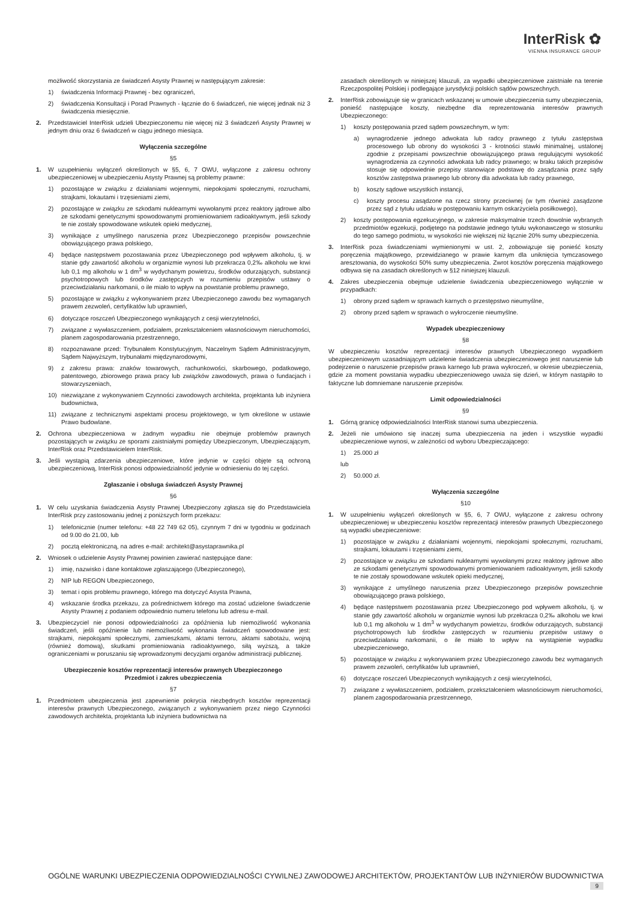InterRisk ✿
VIENNA INSURANCE GROUP
możliwość skorzystania ze świadczeń Asysty Prawnej w następującym zakresie:
1) świadczenia Informacji Prawnej - bez ograniczeń,
2) świadczenia Konsultacji i Porad Prawnych - łącznie do 6 świadczeń, nie więcej jednak niż 3 świadczenia miesięcznie.
2. Przedstawiciel InterRisk udzieli Ubezpieczonemu nie więcej niż 3 świadczeń Asysty Prawnej w jednym dniu oraz 6 świadczeń w ciągu jednego miesiąca.
Wyłączenia szczególne
§5
1. W uzupełnieniu wyłączeń określonych w §5, 6, 7 OWU, wyłączone z zakresu ochrony ubezpieczeniowej w ubezpieczeniu Asysty Prawnej są problemy prawne:
1) pozostające w związku z działaniami wojennymi, niepokojami społecznymi, rozruchami, strajkami, lokautami i trzęsieniami ziemi,
2) pozostające w związku ze szkodami nuklearnymi wywołanymi przez reaktory jądrowe albo ze szkodami genetycznymi spowodowanymi promieniowaniem radioaktywnym, jeśli szkody te nie zostały spowodowane wskutek opieki medycznej,
3) wynikające z umyślnego naruszenia przez Ubezpieczonego przepisów powszechnie obowiązującego prawa polskiego,
4) będące następstwem pozostawania przez Ubezpieczonego pod wpływem alkoholu, tj. w stanie gdy zawartość alkoholu w organizmie wynosi lub przekracza 0,2‰ alkoholu we krwi lub 0,1 mg alkoholu w 1 dm<sup>3</sup> w wydychanym powietrzu, środków odurzających, substancji psychotropowych lub środków zastępczych w rozumieniu przepisów ustawy o przeciwdziałaniu narkomanii, o ile miało to wpływ na powstanie problemu prawnego,
5) pozostające w związku z wykonywaniem przez Ubezpieczonego zawodu bez wymaganych prawem zezwoleń, certyfikatów lub uprawnień,
6) dotyczące roszczeń Ubezpieczonego wynikających z cesji wierzytelności,
7) związane z wywłaszczeniem, podziałem, przekształceniem własnościowym nieruchomości, planem zagospodarowania przestrzennego,
8) rozpoznawane przed: Trybunałem Konstytucyjnym, Naczelnym Sądem Administracyjnym, Sądem Najwyższym, trybunałami międzynarodowymi,
9) z zakresu prawa: znaków towarowych, rachunkowości, skarbowego, podatkowego, patentowego, zbiorowego prawa pracy lub związków zawodowych, prawa o fundacjach i stowarzyszeniach,
10) niezwiązane z wykonywaniem Czynności zawodowych architekta, projektanta lub inżyniera budownictwa,
11) związane z technicznymi aspektami procesu projektowego, w tym określone w ustawie Prawo budowlane.
2. Ochrona ubezpieczeniowa w żadnym wypadku nie obejmuje problemów prawnych pozostających w związku ze sporami zaistniałymi pomiędzy Ubezpieczonym, Ubezpieczającym, InterRisk oraz Przedstawicielem InterRisk.
3. Jeśli wystąpią zdarzenia ubezpieczeniowe, które jedynie w części objęte są ochroną ubezpieczeniową, InterRisk ponosi odpowiedzialność jedynie w odniesieniu do tej części.
Zgłaszanie i obsługa świadczeń Asysty Prawnej
§6
1. W celu uzyskania świadczenia Asysty Prawnej Ubezpieczony zgłasza się do Przedstawiciela InterRisk przy zastosowaniu jednej z poniższych form przekazu:
1) telefonicznie (numer telefonu: +48 22 749 62 05), czynnym 7 dni w tygodniu w godzinach od 9.00 do 21.00, lub
2) pocztą elektroniczną, na adres e-mail: architekt@asystaprawnika.pl
2. Wniosek o udzielenie Asysty Prawnej powinien zawierać następujące dane:
1) imię, nazwisko i dane kontaktowe zgłaszającego (Ubezpieczonego),
2) NIP lub REGON Ubezpieczonego,
3) temat i opis problemu prawnego, którego ma dotyczyć Asysta Prawna,
4) wskazanie środka przekazu, za pośrednictwem którego ma zostać udzielone świadczenie Asysty Prawnej z podaniem odpowiednio numeru telefonu lub adresu e-mail.
3. Ubezpieczyciel nie ponosi odpowiedzialności za opóźnienia lub niemożliwość wykonania świadczeń, jeśli opóźnienie lub niemożliwość wykonania świadczeń spowodowane jest: strajkami, niepokojami społecznymi, zamieszkami, aktami terroru, aktami sabotażu, wojną (również domową), skutkami promieniowania radioaktywnego, siłą wyższą, a także ograniczeniami w poruszaniu się wprowadzonymi decyzjami organów administracji publicznej.
Ubezpieczenie kosztów reprezentacji interesów prawnych Ubezpieczonego
Przedmiot i zakres ubezpieczenia
§7
1. Przedmiotem ubezpieczenia jest zapewnienie pokrycia niezbędnych kosztów reprezentacji interesów prawnych Ubezpieczonego, związanych z wykonywaniem przez niego Czynności zawodowych architekta, projektanta lub inżyniera budownictwa na
zasadach określonych w niniejszej klauzuli, za wypadki ubezpieczeniowe zaistniałe na terenie Rzeczpospolitej Polskiej i podlegające jurysdykcji polskich sądów powszechnych.
2. InterRisk zobowiązuje się w granicach wskazanej w umowie ubezpieczenia sumy ubezpieczenia, ponieść następujące koszty, niezbędne dla reprezentowania interesów prawnych Ubezpieczonego:
1) koszty postępowania przed sądem powszechnym, w tym:
a) wynagrodzenie jednego adwokata lub radcy prawnego z tytułu zastępstwa procesowego lub obrony do wysokości 3 - krotności stawki minimalnej, ustalonej zgodnie z przepisami powszechnie obowiązującego prawa regulującymi wysokość wynagrodzenia za czynności adwokata lub radcy prawnego; w braku takich przepisów stosuje się odpowiednie przepisy stanowiące podstawę do zasądzania przez sądy kosztów zastępstwa prawnego lub obrony dla adwokata lub radcy prawnego,
b) koszty sądowe wszystkich instancji,
c) koszty procesu zasądzone na rzecz strony przeciwnej (w tym również zasądzone przez sąd z tytułu udziału w postępowaniu karnym oskarżyciela posiłkowego),
2) koszty postępowania egzekucyjnego, w zakresie maksymalnie trzech dowolnie wybranych przedmiotów egzekucji, podjętego na podstawie jednego tytułu wykonawczego w stosunku do tego samego podmiotu, w wysokości nie większej niż łącznie 20% sumy ubezpieczenia.
3. InterRisk poza świadczeniami wymienionymi w ust. 2, zobowiązuje się ponieść koszty poręczenia majątkowego, przewidzianego w prawie karnym dla uniknięcia tymczasowego aresztowania, do wysokości 50% sumy ubezpieczenia. Zwrot kosztów poręczenia majątkowego odbywa się na zasadach określonych w §12 niniejszej klauzuli.
4. Zakres ubezpieczenia obejmuje udzielenie świadczenia ubezpieczeniowego wyłącznie w przypadkach:
1) obrony przed sądem w sprawach karnych o przestępstwo nieumyślne,
2) obrony przed sądem w sprawach o wykroczenie nieumyślne.
Wypadek ubezpieczeniowy
§8
W ubezpieczeniu kosztów reprezentacji interesów prawnych Ubezpieczonego wypadkiem ubezpieczeniowym uzasadniającym udzielenie świadczenia ubezpieczeniowego jest naruszenie lub podejrzenie o naruszenie przepisów prawa karnego lub prawa wykroczeń, w okresie ubezpieczenia, gdzie za moment powstania wypadku ubezpieczeniowego uważa się dzień, w którym nastąpiło to faktyczne lub domniemane naruszenie przepisów.
Limit odpowiedzialności
§9
1. Górną granicę odpowiedzialności InterRisk stanowi suma ubezpieczenia.
2. Jeżeli nie umówiono się inaczej suma ubezpieczenia na jeden i wszystkie wypadki ubezpieczeniowe wynosi, w zależności od wyboru Ubezpieczającego:
1) 25.000 zł
lub
2) 50.000 zł.
Wyłączenia szczególne
§10
1. W uzupełnieniu wyłączeń określonych w §5, 6, 7 OWU, wyłączone z zakresu ochrony ubezpieczeniowej w ubezpieczeniu kosztów reprezentacji interesów prawnych Ubezpieczonego są wypadki ubezpieczeniowe:
1) pozostające w związku z działaniami wojennymi, niepokojami społecznymi, rozruchami, strajkami, lokautami i trzęsieniami ziemi,
2) pozostające w związku ze szkodami nuklearnymi wywołanymi przez reaktory jądrowe albo ze szkodami genetycznymi spowodowanymi promieniowaniem radioaktywnym, jeśli szkody te nie zostały spowodowane wskutek opieki medycznej,
3) wynikające z umyślnego naruszenia przez Ubezpieczonego przepisów powszechnie obowiązującego prawa polskiego,
4) będące następstwem pozostawania przez Ubezpieczonego pod wpływem alkoholu, tj. w stanie gdy zawartość alkoholu w organizmie wynosi lub przekracza 0,2‰ alkoholu we krwi lub 0,1 mg alkoholu w 1 dm<sup>3</sup> w wydychanym powietrzu, środków odurzających, substancji psychotropowych lub środków zastępczych w rozumieniu przepisów ustawy o przeciwdziałaniu narkomanii, o ile miało to wpływ na wystąpienie wypadku ubezpieczeniowego,
5) pozostające w związku z wykonywaniem przez Ubezpieczonego zawodu bez wymaganych prawem zezwoleń, certyfikatów lub uprawnień,
6) dotyczące roszczeń Ubezpieczonych wynikających z cesji wierzytelności,
7) związane z wywłaszczeniem, podziałem, przekształceniem własnościowym nieruchomości, planem zagospodarowania przestrzennego,
OGÓLNE WARUNKI UBEZPIECZENIA ODPOWIEDZIALNOŚCI CYWILNEJ ZAWODOWEJ ARCHITEKTÓW, PROJEKTANTÓW LUB INŻYNIERÓW BUDOWNICTWA 9